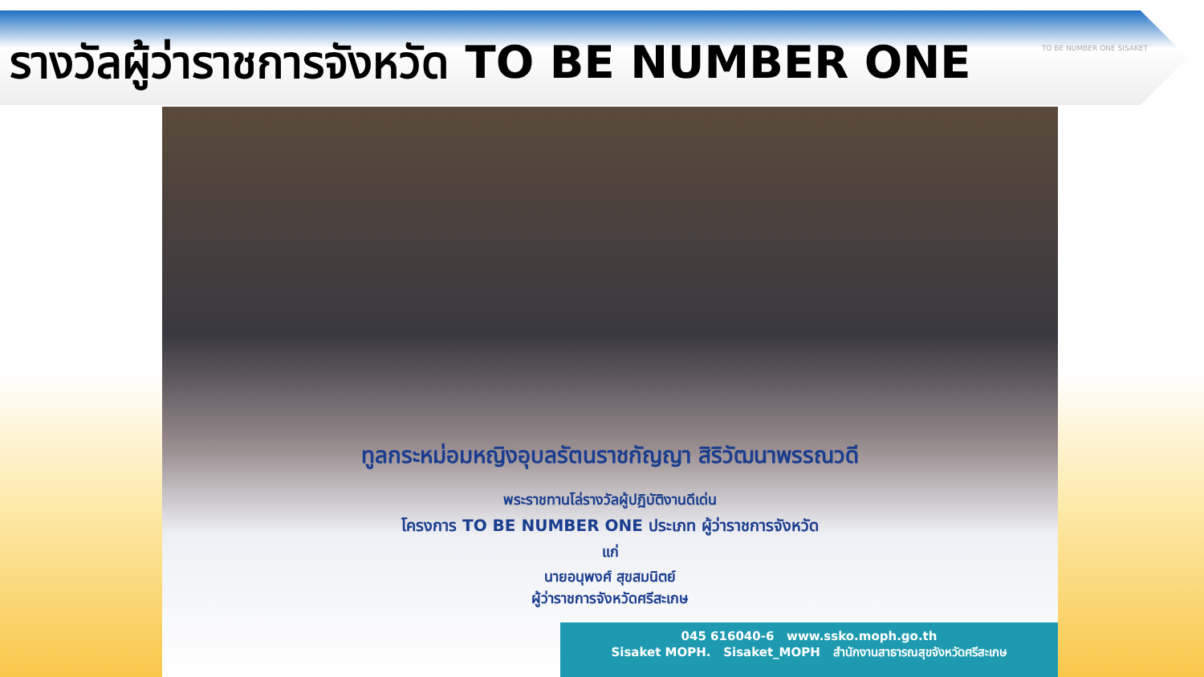รางวัลผู้ว่าราชการจังหวัด TO BE NUMBER ONE
TO BE NUMBER ONE SISAKET
ทูลกระหม่อมหญิงอุบลรัตนราชกัญญา สิริวัฒนาพรรณวดี
พระราชทานโล่รางวัลผู้ปฏิบัติงานดีเด่น
โครงการ TO BE NUMBER ONE ประเภท ผู้ว่าราชการจังหวัด
แก่
นายอนุพงศ์ สุขสมนิตย์
ผู้ว่าราชการจังหวัดศรีสะเกษ
045 616040-6 www.ssko.moph.go.th
Sisaket MOPH. Sisaket_MOPH สำนักงานสาธารณสุขจังหวัดศรีสะเกษ